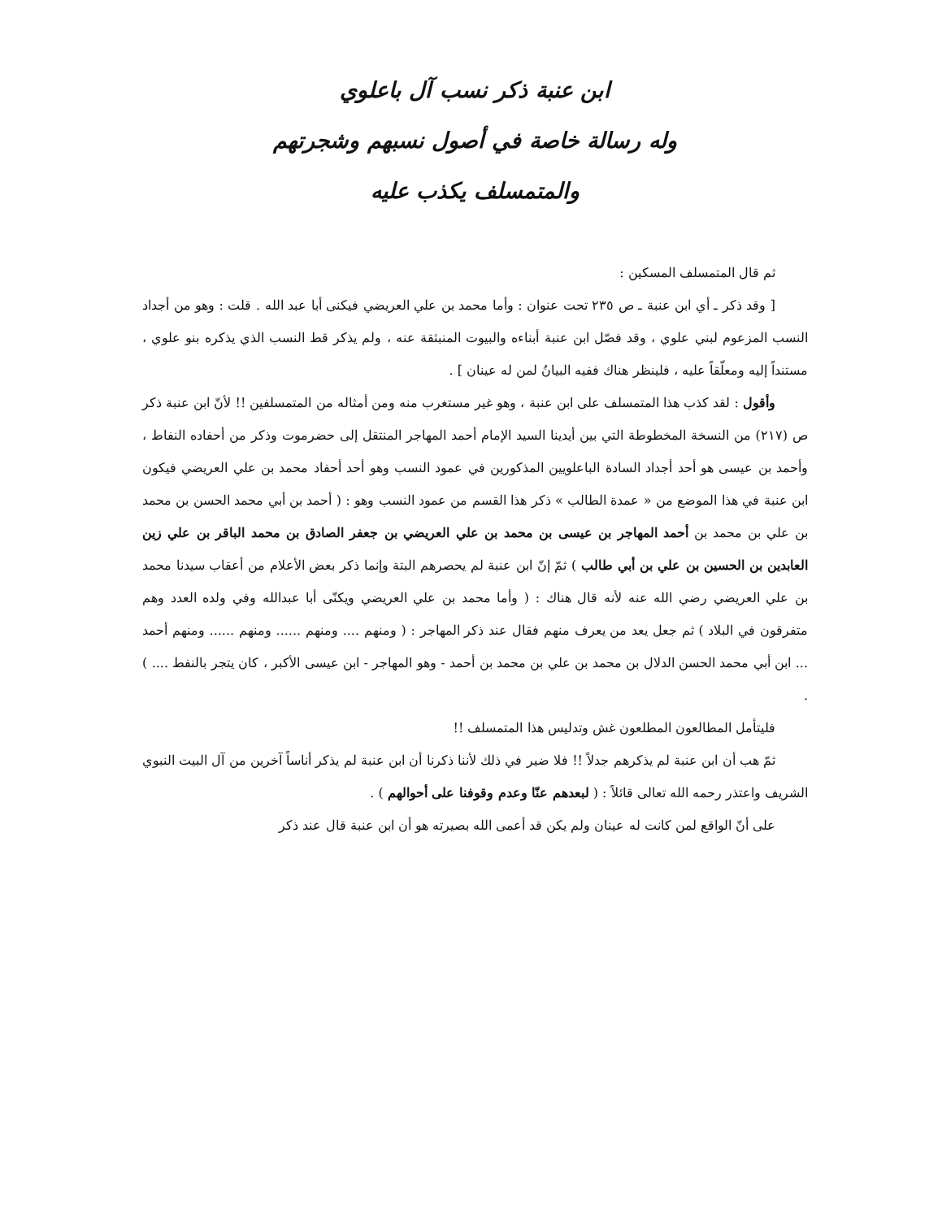ابن عنبة ذكر نسب آل باعلوي
وله رسالة خاصة في أصول نسبهم وشجرتهم
والمتمسلف يكذب عليه
ثم قال المتمسلف المسكين :
[ وقد ذكر ـ أي ابن عنبة ـ ص ٢٣٥ تحت عنوان : وأما محمد بن علي العريضي فيكنى أبا عبد الله . قلت : وهو من أجداد النسب المزعوم لبني علوي ، وقد فصّل ابن عنبة أبناءه والبيوت المنبثقة عنه ، ولم يذكر قط النسب الذي يذكره بنو علوي ، مستنداً إليه ومعلّقاً عليه ، فلينظر هناك ففيه البيانُ لمن له عينان ] .
وأقول : لقد كذب هذا المتمسلف على ابن عنبة ، وهو غير مستغرب منه ومن أمثاله من المتمسلفين !! لأنّ ابن عنبة ذكر ص (٢١٧) من النسخة المخطوطة التي بين أيدينا السيد الإمام أحمد المهاجر المنتقل إلى حضرموت وذكر من أحفاده النفاط ، وأحمد بن عيسى هو أحد أجداد السادة الباعلويين المذكورين في عمود النسب وهو أحد أحفاد محمد بن علي العريضي فيكون ابن عنبة في هذا الموضع من « عمدة الطالب » ذكر هذا القسم من عمود النسب وهو : ( أحمد بن أبي محمد الحسن بن محمد بن علي بن محمد بن أحمد المهاجر بن عيسى بن محمد بن علي العريضي بن جعفر الصادق بن محمد الباقر بن علي زين العابدين بن الحسين بن علي بن أبي طالب ) ثمّ إنّ ابن عنبة لم يحصرهم البتة وإنما ذكر بعض الأعلام من أعقاب سيدنا محمد بن علي العريضي رضي الله عنه لأنه قال هناك : ( وأما محمد بن علي العريضي ويكنّى أبا عبدالله وفي ولده العدد وهم متفرقون في البلاد ) ثم جعل يعد من يعرف منهم فقال عند ذكر المهاجر : ( ومنهم .... ومنهم ...... ومنهم ...... ومنهم أحمد ... ابن أبي محمد الحسن الدلال بن محمد بن علي بن محمد بن أحمد - وهو المهاجر - ابن عيسى الأكبر ، كان يتجر بالنفط .... ) .
فليتأمل المطالعون المطلعون غش وتدليس هذا المتمسلف !!
ثمّ هب أن ابن عنبة لم يذكرهم جدلاً !! فلا ضير في ذلك لأننا ذكرنا أن ابن عنبة لم يذكر أناساً آخرين من آل البيت النبوي الشريف واعتذر رحمه الله تعالى قائلاً : ( لبعدهم عنّا وعدم وقوفنا على أحوالهم ) .
على أنّ الواقع لمن كانت له عينان ولم يكن قد أعمى الله بصيرته هو أن ابن عنبة قال عند ذكر